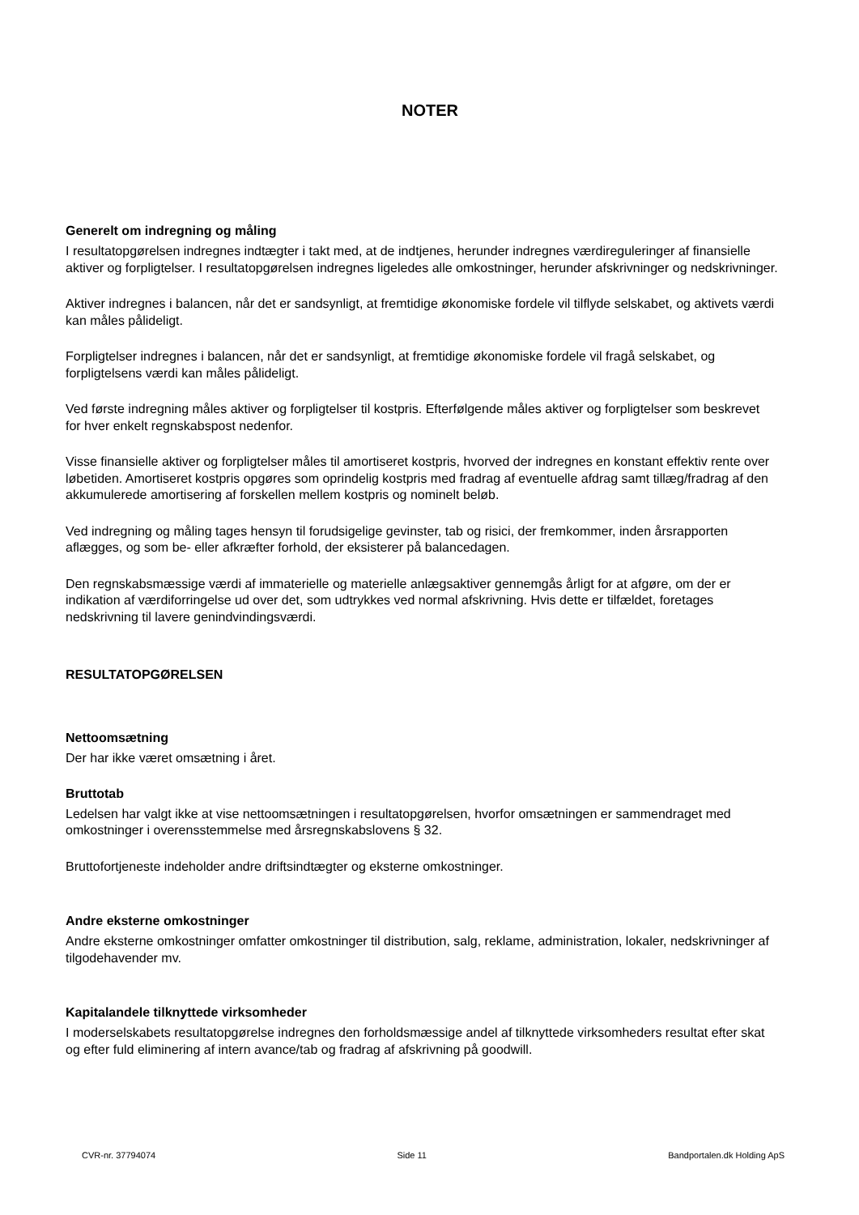NOTER
Generelt om indregning og måling
I resultatopgørelsen indregnes indtægter i takt med, at de indtjenes, herunder indregnes værdireguleringer af finansielle aktiver og forpligtelser. I resultatopgørelsen indregnes ligeledes alle omkostninger, herunder afskrivninger og nedskrivninger.
Aktiver indregnes i balancen, når det er sandsynligt, at fremtidige økonomiske fordele vil tilflyde selskabet, og aktivets værdi kan måles pålideligt.
Forpligtelser indregnes i balancen, når det er sandsynligt, at fremtidige økonomiske fordele vil fragå selskabet, og forpligtelsens værdi kan måles pålideligt.
Ved første indregning måles aktiver og forpligtelser til kostpris. Efterfølgende måles aktiver og forpligtelser som beskrevet for hver enkelt regnskabspost nedenfor.
Visse finansielle aktiver og forpligtelser måles til amortiseret kostpris, hvorved der indregnes en konstant effektiv rente over løbetiden. Amortiseret kostpris opgøres som oprindelig kostpris med fradrag af eventuelle afdrag samt tillæg/fradrag af den akkumulerede amortisering af forskellen mellem kostpris og nominelt beløb.
Ved indregning og måling tages hensyn til forudsigelige gevinster, tab og risici, der fremkommer, inden årsrapporten aflægges, og som be- eller afkræfter forhold, der eksisterer på balancedagen.
Den regnskabsmæssige værdi af immaterielle og materielle anlægsaktiver gennemgås årligt for at afgøre, om der er indikation af værdiforringelse ud over det, som udtrykkes ved normal afskrivning. Hvis dette er tilfældet, foretages nedskrivning til lavere genindvindingsværdi.
RESULTATOPGØRELSEN
Nettoomsætning
Der har ikke været omsætning i året.
Bruttotab
Ledelsen har valgt ikke at vise nettoomsætningen i resultatopgørelsen, hvorfor omsætningen er sammendraget med omkostninger i overensstemmelse med årsregnskabslovens § 32.
Bruttofortjeneste indeholder andre driftsindtægter og eksterne omkostninger.
Andre eksterne omkostninger
Andre eksterne omkostninger omfatter omkostninger til distribution, salg, reklame, administration, lokaler, nedskrivninger af tilgodehavender mv.
Kapitalandele tilknyttede virksomheder
I moderselskabets resultatopgørelse indregnes den forholdsmæssige andel af tilknyttede virksomheders resultat efter skat og efter fuld eliminering af intern avance/tab og fradrag af afskrivning på goodwill.
CVR-nr. 37794074 Side 11 Bandportalen.dk Holding ApS